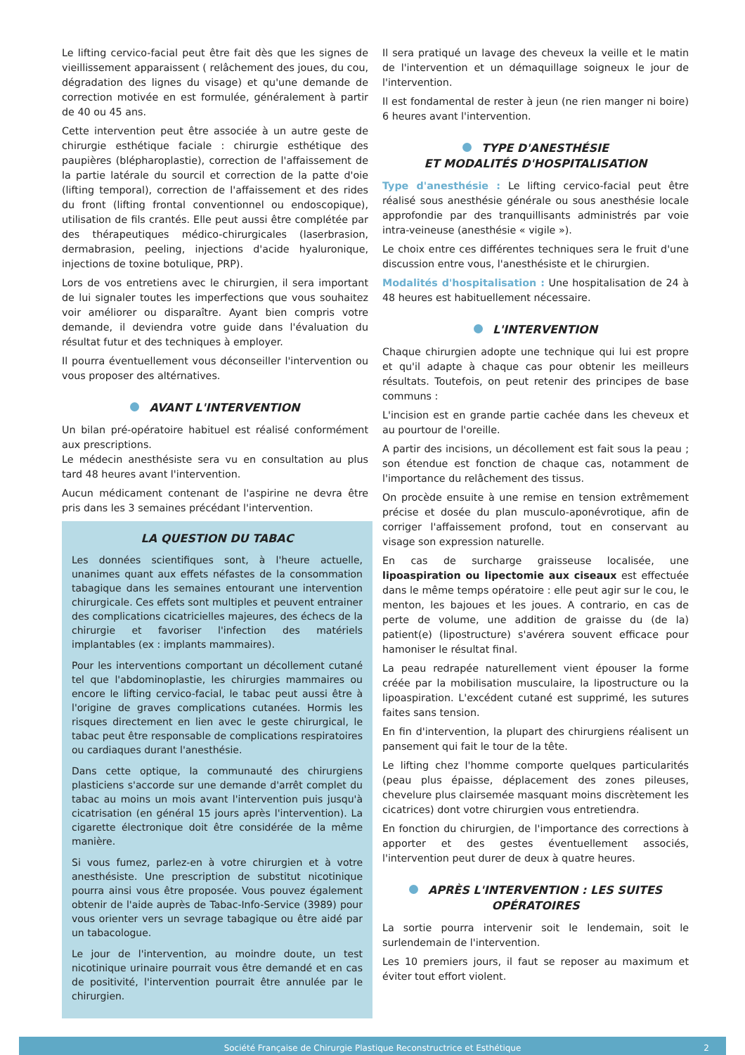Le lifting cervico-facial peut être fait dès que les signes de vieillissement apparaissent ( relâchement des joues, du cou, dégradation des lignes du visage) et qu'une demande de correction motivée en est formulée, généralement à partir de 40 ou 45 ans.
Cette intervention peut être associée à un autre geste de chirurgie esthétique faciale : chirurgie esthétique des paupières (blépharoplastie), correction de l'affaissement de la partie latérale du sourcil et correction de la patte d'oie (lifting temporal), correction de l'affaissement et des rides du front (lifting frontal conventionnel ou endoscopique), utilisation de fils crantés. Elle peut aussi être complétée par des thérapeutiques médico-chirurgicales (laserbrasion, dermabrasion, peeling, injections d'acide hyaluronique, injections de toxine botulique, PRP).
Lors de vos entretiens avec le chirurgien, il sera important de lui signaler toutes les imperfections que vous souhaitez voir améliorer ou disparaître. Ayant bien compris votre demande, il deviendra votre guide dans l'évaluation du résultat futur et des techniques à employer.
Il pourra éventuellement vous déconseiller l'intervention ou vous proposer des altérnatives.
AVANT L'INTERVENTION
Un bilan pré-opératoire habituel est réalisé conformément aux prescriptions.
Le médecin anesthésiste sera vu en consultation au plus tard 48 heures avant l'intervention.
Aucun médicament contenant de l'aspirine ne devra être pris dans les 3 semaines précédant l'intervention.
LA QUESTION DU TABAC
Les données scientifiques sont, à l'heure actuelle, unanimes quant aux effets néfastes de la consommation tabagique dans les semaines entourant une intervention chirurgicale. Ces effets sont multiples et peuvent entrainer des complications cicatricielles majeures, des échecs de la chirurgie et favoriser l'infection des matériels implantables (ex : implants mammaires).
Pour les interventions comportant un décollement cutané tel que l'abdominoplastie, les chirurgies mammaires ou encore le lifting cervico-facial, le tabac peut aussi être à l'origine de graves complications cutanées. Hormis les risques directement en lien avec le geste chirurgical, le tabac peut être responsable de complications respiratoires ou cardiaques durant l'anesthésie.
Dans cette optique, la communauté des chirurgiens plasticiens s'accorde sur une demande d'arrêt complet du tabac au moins un mois avant l'intervention puis jusqu'à cicatrisation (en général 15 jours après l'intervention). La cigarette électronique doit être considérée de la même manière.
Si vous fumez, parlez-en à votre chirurgien et à votre anesthésiste. Une prescription de substitut nicotinique pourra ainsi vous être proposée. Vous pouvez également obtenir de l'aide auprès de Tabac-Info-Service (3989) pour vous orienter vers un sevrage tabagique ou être aidé par un tabacologue.
Le jour de l'intervention, au moindre doute, un test nicotinique urinaire pourrait vous être demandé et en cas de positivité, l'intervention pourrait être annulée par le chirurgien.
Il sera pratiqué un lavage des cheveux la veille et le matin de l'intervention et un démaquillage soigneux le jour de l'intervention.
Il est fondamental de rester à jeun (ne rien manger ni boire) 6 heures avant l'intervention.
TYPE D'ANESTHÉSIE
ET MODALITÉS D'HOSPITALISATION
Type d'anesthésie : Le lifting cervico-facial peut être réalisé sous anesthésie générale ou sous anesthésie locale approfondie par des tranquillisants administrés par voie intra-veineuse (anesthésie « vigile »).
Le choix entre ces différentes techniques sera le fruit d'une discussion entre vous, l'anesthésiste et le chirurgien.
Modalités d'hospitalisation : Une hospitalisation de 24 à 48 heures est habituellement nécessaire.
L'INTERVENTION
Chaque chirurgien adopte une technique qui lui est propre et qu'il adapte à chaque cas pour obtenir les meilleurs résultats. Toutefois, on peut retenir des principes de base communs :
L'incision est en grande partie cachée dans les cheveux et au pourtour de l'oreille.
A partir des incisions, un décollement est fait sous la peau ; son étendue est fonction de chaque cas, notamment de l'importance du relâchement des tissus.
On procède ensuite à une remise en tension extrêmement précise et dosée du plan musculo-aponévrotique, afin de corriger l'affaissement profond, tout en conservant au visage son expression naturelle.
En cas de surcharge graisseuse localisée, une lipoaspiration ou lipectomie aux ciseaux est effectuée dans le même temps opératoire : elle peut agir sur le cou, le menton, les bajoues et les joues. A contrario, en cas de perte de volume, une addition de graisse du (de la) patient(e) (lipostructure) s'avérera souvent efficace pour hamoniser le résultat final.
La peau redrapée naturellement vient épouser la forme créée par la mobilisation musculaire, la lipostructure ou la lipoaspiration. L'excédent cutané est supprimé, les sutures faites sans tension.
En fin d'intervention, la plupart des chirurgiens réalisent un pansement qui fait le tour de la tête.
Le lifting chez l'homme comporte quelques particularités (peau plus épaisse, déplacement des zones pileuses, chevelure plus clairsemée masquant moins discrètement les cicatrices) dont votre chirurgien vous entretiendra.
En fonction du chirurgien, de l'importance des corrections à apporter et des gestes éventuellement associés, l'intervention peut durer de deux à quatre heures.
APRÈS L'INTERVENTION : LES SUITES OPÉRATOIRES
La sortie pourra intervenir soit le lendemain, soit le surlendemain de l'intervention.
Les 10 premiers jours, il faut se reposer au maximum et éviter tout effort violent.
Société Française de Chirurgie Plastique Reconstructrice et Esthétique 2